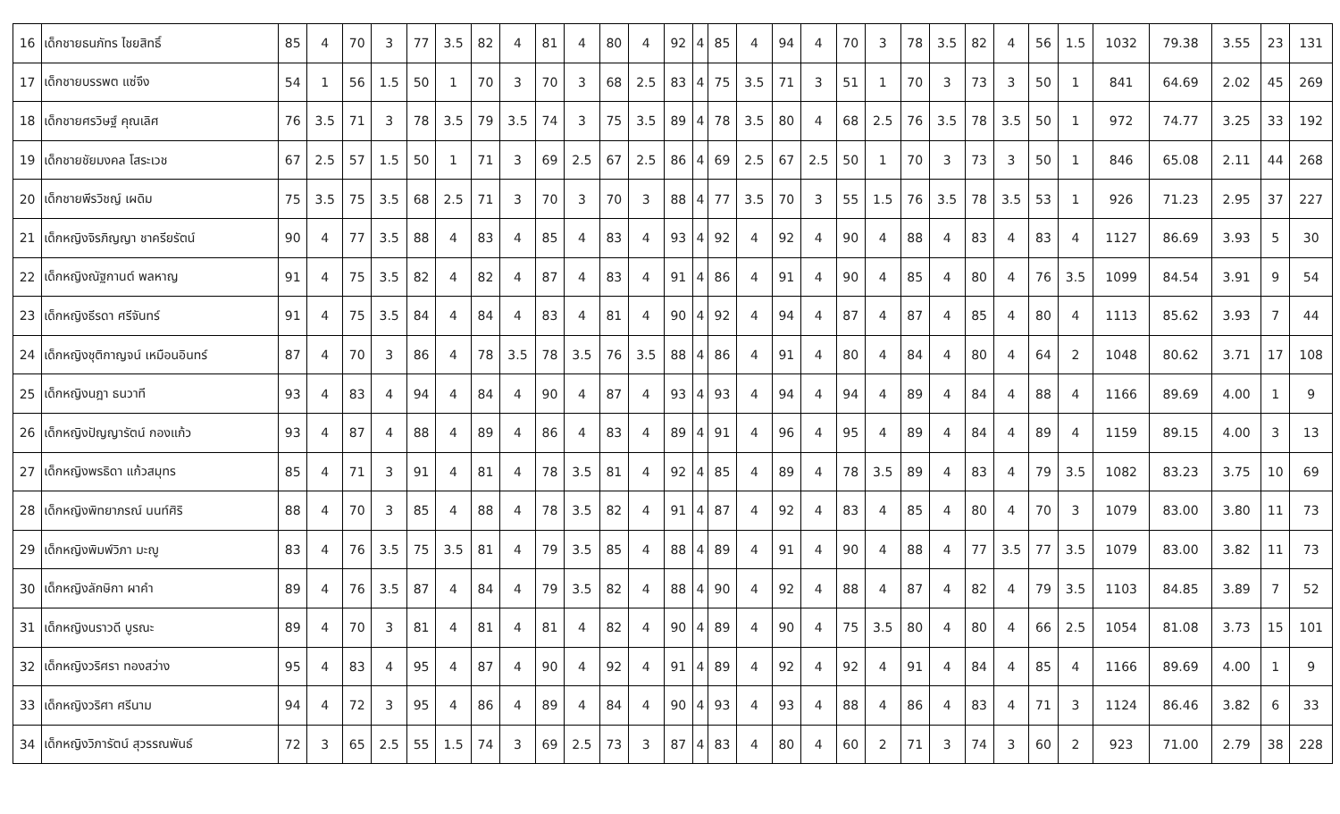| 16 | เด็กชายธนภัทร ไชยสิทธิ์ | 85 | 4 | 70 | 3 | 77 | 3.5 | 82 | 4 | 81 | 4 | 80 | 4 | 92 | 4 | 85 | 4 | 94 | 4 | 70 | 3 | 78 | 3.5 | 82 | 4 | 56 | 1.5 | 1032 | 79.38 | 3.55 | 23 | 131 |
| 17 | เด็กชายบรรพต แซ่จึง | 54 | 1 | 56 | 1.5 | 50 | 1 | 70 | 3 | 70 | 3 | 68 | 2.5 | 83 | 4 | 75 | 3.5 | 71 | 3 | 51 | 1 | 70 | 3 | 73 | 3 | 50 | 1 | 841 | 64.69 | 2.02 | 45 | 269 |
| 18 | เด็กชายศรวิษฐ์ คุณเลิศ | 76 | 3.5 | 71 | 3 | 78 | 3.5 | 79 | 3.5 | 74 | 3 | 75 | 3.5 | 89 | 4 | 78 | 3.5 | 80 | 4 | 68 | 2.5 | 76 | 3.5 | 78 | 3.5 | 50 | 1 | 972 | 74.77 | 3.25 | 33 | 192 |
| 19 | เด็กชายชัยมงคล โสระเวช | 67 | 2.5 | 57 | 1.5 | 50 | 1 | 71 | 3 | 69 | 2.5 | 67 | 2.5 | 86 | 4 | 69 | 2.5 | 67 | 2.5 | 50 | 1 | 70 | 3 | 73 | 3 | 50 | 1 | 846 | 65.08 | 2.11 | 44 | 268 |
| 20 | เด็กชายพีรวิชญ์ เผดิม | 75 | 3.5 | 75 | 3.5 | 68 | 2.5 | 71 | 3 | 70 | 3 | 70 | 3 | 88 | 4 | 77 | 3.5 | 70 | 3 | 55 | 1.5 | 76 | 3.5 | 78 | 3.5 | 53 | 1 | 926 | 71.23 | 2.95 | 37 | 227 |
| 21 | เด็กหญิงจิรภิญญา ชาครียรัตน์ | 90 | 4 | 77 | 3.5 | 88 | 4 | 83 | 4 | 85 | 4 | 83 | 4 | 93 | 4 | 92 | 4 | 92 | 4 | 90 | 4 | 88 | 4 | 83 | 4 | 83 | 4 | 1127 | 86.69 | 3.93 | 5 | 30 |
| 22 | เด็กหญิงณัฐกานต์ พลหาญ | 91 | 4 | 75 | 3.5 | 82 | 4 | 82 | 4 | 87 | 4 | 83 | 4 | 91 | 4 | 86 | 4 | 91 | 4 | 90 | 4 | 85 | 4 | 80 | 4 | 76 | 3.5 | 1099 | 84.54 | 3.91 | 9 | 54 |
| 23 | เด็กหญิงธีรดา ศรีจันทร์ | 91 | 4 | 75 | 3.5 | 84 | 4 | 84 | 4 | 83 | 4 | 81 | 4 | 90 | 4 | 92 | 4 | 94 | 4 | 87 | 4 | 87 | 4 | 85 | 4 | 80 | 4 | 1113 | 85.62 | 3.93 | 7 | 44 |
| 24 | เด็กหญิงชุติกาญจน์ เหมือนอินทร์ | 87 | 4 | 70 | 3 | 86 | 4 | 78 | 3.5 | 78 | 3.5 | 76 | 3.5 | 88 | 4 | 86 | 4 | 91 | 4 | 80 | 4 | 84 | 4 | 80 | 4 | 64 | 2 | 1048 | 80.62 | 3.71 | 17 | 108 |
| 25 | เด็กหญิงนฎา ธนวาที | 93 | 4 | 83 | 4 | 94 | 4 | 84 | 4 | 90 | 4 | 87 | 4 | 93 | 4 | 93 | 4 | 94 | 4 | 94 | 4 | 89 | 4 | 84 | 4 | 88 | 4 | 1166 | 89.69 | 4.00 | 1 | 9 |
| 26 | เด็กหญิงปัญญารัตน์ กองแก้ว | 93 | 4 | 87 | 4 | 88 | 4 | 89 | 4 | 86 | 4 | 83 | 4 | 89 | 4 | 91 | 4 | 96 | 4 | 95 | 4 | 89 | 4 | 84 | 4 | 89 | 4 | 1159 | 89.15 | 4.00 | 3 | 13 |
| 27 | เด็กหญิงพรธิดา แก้วสมุทร | 85 | 4 | 71 | 3 | 91 | 4 | 81 | 4 | 78 | 3.5 | 81 | 4 | 92 | 4 | 85 | 4 | 89 | 4 | 78 | 3.5 | 89 | 4 | 83 | 4 | 79 | 3.5 | 1082 | 83.23 | 3.75 | 10 | 69 |
| 28 | เด็กหญิงพิทยาภรณ์ นนท์ศิริ | 88 | 4 | 70 | 3 | 85 | 4 | 88 | 4 | 78 | 3.5 | 82 | 4 | 91 | 4 | 87 | 4 | 92 | 4 | 83 | 4 | 85 | 4 | 80 | 4 | 70 | 3 | 1079 | 83.00 | 3.80 | 11 | 73 |
| 29 | เด็กหญิงพิมพ์วิภา มะญู | 83 | 4 | 76 | 3.5 | 75 | 3.5 | 81 | 4 | 79 | 3.5 | 85 | 4 | 88 | 4 | 89 | 4 | 91 | 4 | 90 | 4 | 88 | 4 | 77 | 3.5 | 77 | 3.5 | 1079 | 83.00 | 3.82 | 11 | 73 |
| 30 | เด็กหญิงลักษิกา ผาคำ | 89 | 4 | 76 | 3.5 | 87 | 4 | 84 | 4 | 79 | 3.5 | 82 | 4 | 88 | 4 | 90 | 4 | 92 | 4 | 88 | 4 | 87 | 4 | 82 | 4 | 79 | 3.5 | 1103 | 84.85 | 3.89 | 7 | 52 |
| 31 | เด็กหญิงนราวดี บูรณะ | 89 | 4 | 70 | 3 | 81 | 4 | 81 | 4 | 81 | 4 | 82 | 4 | 90 | 4 | 89 | 4 | 90 | 4 | 75 | 3.5 | 80 | 4 | 80 | 4 | 66 | 2.5 | 1054 | 81.08 | 3.73 | 15 | 101 |
| 32 | เด็กหญิงวริศรา ทองสว่าง | 95 | 4 | 83 | 4 | 95 | 4 | 87 | 4 | 90 | 4 | 92 | 4 | 91 | 4 | 89 | 4 | 92 | 4 | 92 | 4 | 91 | 4 | 84 | 4 | 85 | 4 | 1166 | 89.69 | 4.00 | 1 | 9 |
| 33 | เด็กหญิงวริศา ศรีนาม | 94 | 4 | 72 | 3 | 95 | 4 | 86 | 4 | 89 | 4 | 84 | 4 | 90 | 4 | 93 | 4 | 93 | 4 | 88 | 4 | 86 | 4 | 83 | 4 | 71 | 3 | 1124 | 86.46 | 3.82 | 6 | 33 |
| 34 | เด็กหญิงวิภารัตน์ สุวรรณพันธ์ | 72 | 3 | 65 | 2.5 | 55 | 1.5 | 74 | 3 | 69 | 2.5 | 73 | 3 | 87 | 4 | 83 | 4 | 80 | 4 | 60 | 2 | 71 | 3 | 74 | 3 | 60 | 2 | 923 | 71.00 | 2.79 | 38 | 228 |